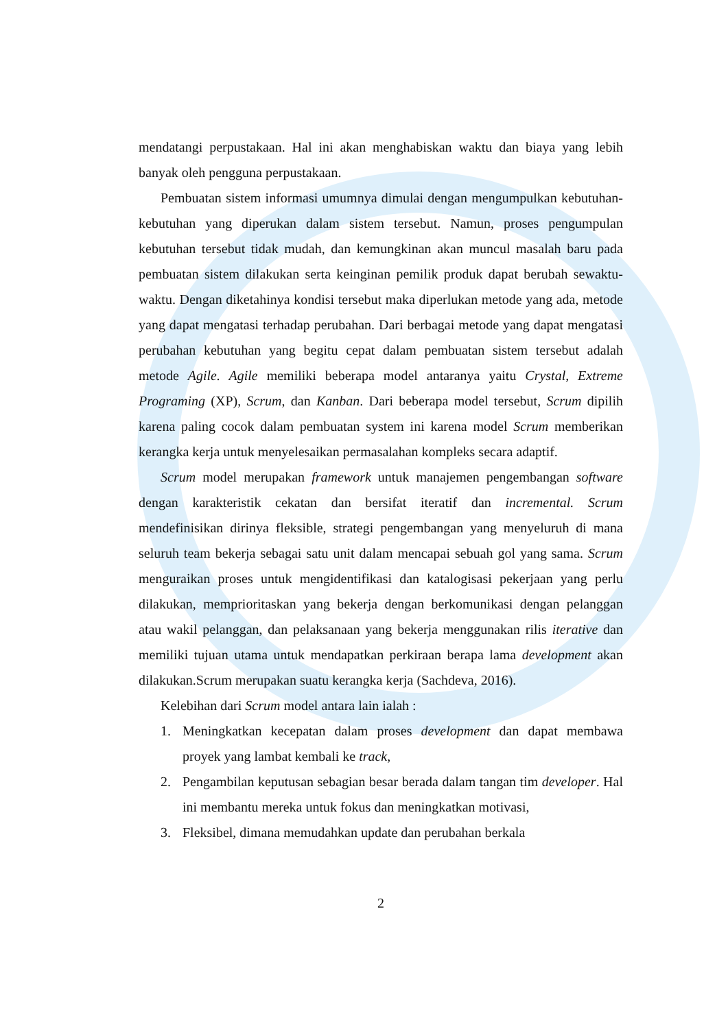mendatangi perpustakaan. Hal ini akan menghabiskan waktu dan biaya yang lebih banyak oleh pengguna perpustakaan.
Pembuatan sistem informasi umumnya dimulai dengan mengumpulkan kebutuhan-kebutuhan yang diperukan dalam sistem tersebut. Namun, proses pengumpulan kebutuhan tersebut tidak mudah, dan kemungkinan akan muncul masalah baru pada pembuatan sistem dilakukan serta keinginan pemilik produk dapat berubah sewaktu-waktu. Dengan diketahinya kondisi tersebut maka diperlukan metode yang ada, metode yang dapat mengatasi terhadap perubahan. Dari berbagai metode yang dapat mengatasi perubahan kebutuhan yang begitu cepat dalam pembuatan sistem tersebut adalah metode Agile. Agile memiliki beberapa model antaranya yaitu Crystal, Extreme Programing (XP), Scrum, dan Kanban. Dari beberapa model tersebut, Scrum dipilih karena paling cocok dalam pembuatan system ini karena model Scrum memberikan kerangka kerja untuk menyelesaikan permasalahan kompleks secara adaptif.
Scrum model merupakan framework untuk manajemen pengembangan software dengan karakteristik cekatan dan bersifat iteratif dan incremental. Scrum mendefinisikan dirinya fleksible, strategi pengembangan yang menyeluruh di mana seluruh team bekerja sebagai satu unit dalam mencapai sebuah gol yang sama. Scrum menguraikan proses untuk mengidentifikasi dan katalogisasi pekerjaan yang perlu dilakukan, memprioritaskan yang bekerja dengan berkomunikasi dengan pelanggan atau wakil pelanggan, dan pelaksanaan yang bekerja menggunakan rilis iterative dan memiliki tujuan utama untuk mendapatkan perkiraan berapa lama development akan dilakukan.Scrum merupakan suatu kerangka kerja (Sachdeva, 2016).
Kelebihan dari Scrum model antara lain ialah :
1. Meningkatkan kecepatan dalam proses development dan dapat membawa proyek yang lambat kembali ke track,
2. Pengambilan keputusan sebagian besar berada dalam tangan tim developer. Hal ini membantu mereka untuk fokus dan meningkatkan motivasi,
3. Fleksibel, dimana memudahkan update dan perubahan berkala
2